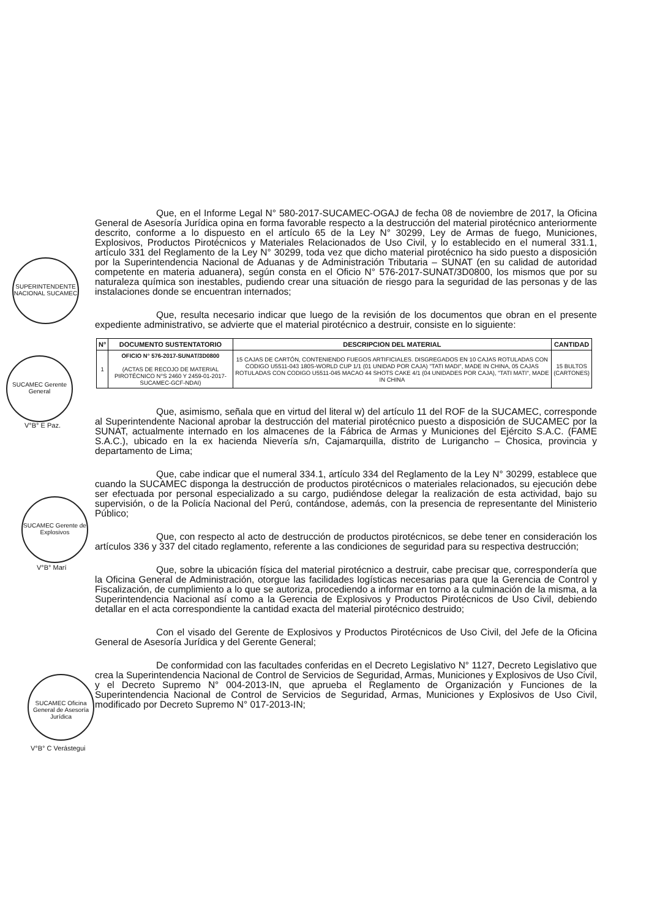SUPERINTENDENTE NACIONAL SUCAMEC
SUCAMEC Gerente General
V°B° E Paz.
SUCAMEC Gerente de Explosivos
V°B° Marí
SUCAMEC Oficina General de Asesoría Jurídica
V°B° C Verástegui
Que, en el Informe Legal N° 580-2017-SUCAMEC-OGAJ de fecha 08 de noviembre de 2017, la Oficina General de Asesoría Jurídica opina en forma favorable respecto a la destrucción del material pirotécnico anteriormente descrito, conforme a lo dispuesto en el artículo 65 de la Ley N° 30299, Ley de Armas de fuego, Municiones, Explosivos, Productos Pirotécnicos y Materiales Relacionados de Uso Civil, y lo establecido en el numeral 331.1, artículo 331 del Reglamento de la Ley N° 30299, toda vez que dicho material pirotécnico ha sido puesto a disposición por la Superintendencia Nacional de Aduanas y de Administración Tributaria – SUNAT (en su calidad de autoridad competente en materia aduanera), según consta en el Oficio N° 576-2017-SUNAT/3D0800, los mismos que por su naturaleza química son inestables, pudiendo crear una situación de riesgo para la seguridad de las personas y de las instalaciones donde se encuentran internados;
Que, resulta necesario indicar que luego de la revisión de los documentos que obran en el presente expediente administrativo, se advierte que el material pirotécnico a destruir, consiste en lo siguiente:
| N° | DOCUMENTO SUSTENTATORIO | DESCRIPCION DEL MATERIAL | CANTIDAD |
| --- | --- | --- | --- |
| 1 | OFICIO N° 576-2017-SUNAT/3D0800 (ACTAS DE RECOJO DE MATERIAL PIROTÉCNICO N°S 2460 Y 2459-01-2017-SUCAMEC-GCF-NDAI) | 15 CAJAS DE CARTÓN, CONTENIENDO FUEGOS ARTIFICIALES. DISGREGADOS EN 10 CAJAS ROTULADAS CON CODIGO U5511-043 180S-WORLD CUP 1/1 (01 UNIDAD POR CAJA) "TATI MADI", MADE IN CHINA, 05 CAJAS ROTULADAS CON CODIGO U5511-045 MACAO 44 SHOTS CAKE 4/1 (04 UNIDADES POR CAJA), "TATI MATI", MADE IN CHINA | 15 BULTOS (CARTONES) |
Que, asimismo, señala que en virtud del literal w) del artículo 11 del ROF de la SUCAMEC, corresponde al Superintendente Nacional aprobar la destrucción del material pirotécnico puesto a disposición de SUCAMEC por la SUNAT, actualmente internado en los almacenes de la Fábrica de Armas y Municiones del Ejército S.A.C. (FAME S.A.C.), ubicado en la ex hacienda Nievería s/n, Cajamarquilla, distrito de Lurigancho – Chosica, provincia y departamento de Lima;
Que, cabe indicar que el numeral 334.1, artículo 334 del Reglamento de la Ley N° 30299, establece que cuando la SUCAMEC disponga la destrucción de productos pirotécnicos o materiales relacionados, su ejecución debe ser efectuada por personal especializado a su cargo, pudiéndose delegar la realización de esta actividad, bajo su supervisión, o de la Policía Nacional del Perú, contándose, además, con la presencia de representante del Ministerio Público;
Que, con respecto al acto de destrucción de productos pirotécnicos, se debe tener en consideración los artículos 336 y 337 del citado reglamento, referente a las condiciones de seguridad para su respectiva destrucción;
Que, sobre la ubicación física del material pirotécnico a destruir, cabe precisar que, correspondería que la Oficina General de Administración, otorgue las facilidades logísticas necesarias para que la Gerencia de Control y Fiscalización, de cumplimiento a lo que se autoriza, procediendo a informar en torno a la culminación de la misma, a la Superintendencia Nacional así como a la Gerencia de Explosivos y Productos Pirotécnicos de Uso Civil, debiendo detallar en el acta correspondiente la cantidad exacta del material pirotécnico destruido;
Con el visado del Gerente de Explosivos y Productos Pirotécnicos de Uso Civil, del Jefe de la Oficina General de Asesoría Jurídica y del Gerente General;
De conformidad con las facultades conferidas en el Decreto Legislativo N° 1127, Decreto Legislativo que crea la Superintendencia Nacional de Control de Servicios de Seguridad, Armas, Municiones y Explosivos de Uso Civil, y el Decreto Supremo N° 004-2013-IN, que aprueba el Reglamento de Organización y Funciones de la Superintendencia Nacional de Control de Servicios de Seguridad, Armas, Municiones y Explosivos de Uso Civil, modificado por Decreto Supremo N° 017-2013-IN;